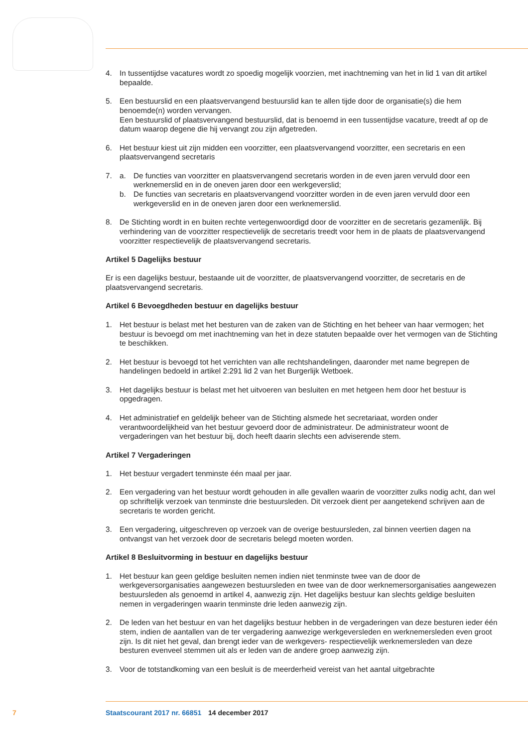4. In tussentijdse vacatures wordt zo spoedig mogelijk voorzien, met inachtneming van het in lid 1 van dit artikel bepaalde.
5. Een bestuurslid en een plaatsvervangend bestuurslid kan te allen tijde door de organisatie(s) die hem benoemde(n) worden vervangen.
Een bestuurslid of plaatsvervangend bestuurslid, dat is benoemd in een tussentijdse vacature, treedt af op de datum waarop degene die hij vervangt zou zijn afgetreden.
6. Het bestuur kiest uit zijn midden een voorzitter, een plaatsvervangend voorzitter, een secretaris en een plaatsvervangend secretaris
7. a. De functies van voorzitter en plaatsvervangend secretaris worden in de even jaren vervuld door een werknemerslid en in de oneven jaren door een werkgeverslid;
b. De functies van secretaris en plaatsvervangend voorzitter worden in de even jaren vervuld door een werkgeverslid en in de oneven jaren door een werknemerslid.
8. De Stichting wordt in en buiten rechte vertegenwoordigd door de voorzitter en de secretaris gezamenlijk. Bij verhindering van de voorzitter respectievelijk de secretaris treedt voor hem in de plaats de plaatsvervangend voorzitter respectievelijk de plaatsvervangend secretaris.
Artikel 5 Dagelijks bestuur
Er is een dagelijks bestuur, bestaande uit de voorzitter, de plaatsvervangend voorzitter, de secretaris en de plaatsvervangend secretaris.
Artikel 6 Bevoegdheden bestuur en dagelijks bestuur
1. Het bestuur is belast met het besturen van de zaken van de Stichting en het beheer van haar vermogen; het bestuur is bevoegd om met inachtneming van het in deze statuten bepaalde over het vermogen van de Stichting te beschikken.
2. Het bestuur is bevoegd tot het verrichten van alle rechtshandelingen, daaronder met name begrepen de handelingen bedoeld in artikel 2:291 lid 2 van het Burgerlijk Wetboek.
3. Het dagelijks bestuur is belast met het uitvoeren van besluiten en met hetgeen hem door het bestuur is opgedragen.
4. Het administratief en geldelijk beheer van de Stichting alsmede het secretariaat, worden onder verantwoordelijkheid van het bestuur gevoerd door de administrateur. De administrateur woont de vergaderingen van het bestuur bij, doch heeft daarin slechts een adviserende stem.
Artikel 7 Vergaderingen
1. Het bestuur vergadert tenminste één maal per jaar.
2. Een vergadering van het bestuur wordt gehouden in alle gevallen waarin de voorzitter zulks nodig acht, dan wel op schriftelijk verzoek van tenminste drie bestuursleden. Dit verzoek dient per aangetekend schrijven aan de secretaris te worden gericht.
3. Een vergadering, uitgeschreven op verzoek van de overige bestuursleden, zal binnen veertien dagen na ontvangst van het verzoek door de secretaris belegd moeten worden.
Artikel 8 Besluitvorming in bestuur en dagelijks bestuur
1. Het bestuur kan geen geldige besluiten nemen indien niet tenminste twee van de door de werkgeversorganisaties aangewezen bestuursleden en twee van de door werknemersorganisaties aangewezen bestuursleden als genoemd in artikel 4, aanwezig zijn. Het dagelijks bestuur kan slechts geldige besluiten nemen in vergaderingen waarin tenminste drie leden aanwezig zijn.
2. De leden van het bestuur en van het dagelijks bestuur hebben in de vergaderingen van deze besturen ieder één stem, indien de aantallen van de ter vergadering aanwezige werkgeversleden en werknemersleden even groot zijn. Is dit niet het geval, dan brengt ieder van de werkgevers- respectievelijk werknemersleden van deze besturen evenveel stemmen uit als er leden van de andere groep aanwezig zijn.
3. Voor de totstandkoming van een besluit is de meerderheid vereist van het aantal uitgebrachte
7 Staatscourant 2017 nr. 66851 14 december 2017